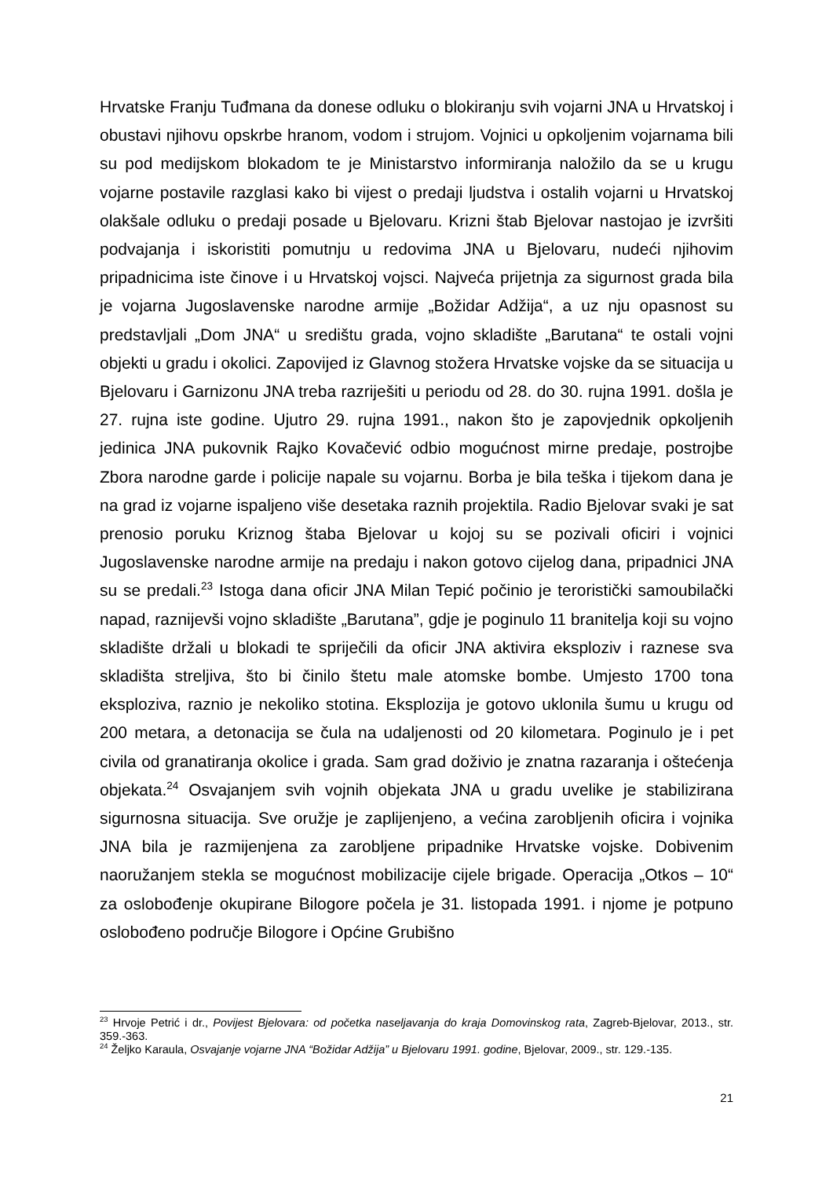Hrvatske Franju Tuđmana da donese odluku o blokiranju svih vojarni JNA u Hrvatskoj i obustavi njihovu opskrbe hranom, vodom i strujom. Vojnici u opkoljenim vojarnama bili su pod medijskom blokadom te je Ministarstvo informiranja naložilo da se u krugu vojarne postavile razglasi kako bi vijest o predaji ljudstva i ostalih vojarni u Hrvatskoj olakšale odluku o predaji posade u Bjelovaru. Krizni štab Bjelovar nastojao je izvršiti podvajanja i iskoristiti pomutnju u redovima JNA u Bjelovaru, nudeći njihovim pripadnicima iste činove i u Hrvatskoj vojsci. Najveća prijetnja za sigurnost grada bila je vojarna Jugoslavenske narodne armije „Božidar Adžija“, a uz nju opasnost su predstavljali „Dom JNA“ u središtu grada, vojno skladište „Barutana“ te ostali vojni objekti u gradu i okolici. Zapovijed iz Glavnog stožera Hrvatske vojske da se situacija u Bjelovaru i Garnizonu JNA treba razriješiti u periodu od 28. do 30. rujna 1991. došla je 27. rujna iste godine. Ujutro 29. rujna 1991., nakon što je zapovjednik opkoljenih jedinica JNA pukovnik Rajko Kovačević odbio mogućnost mirne predaje, postrojbe Zbora narodne garde i policije napale su vojarnu. Borba je bila teška i tijekom dana je na grad iz vojarne ispaljeno više desetaka raznih projektila. Radio Bjelovar svaki je sat prenosio poruku Kriznog štaba Bjelovar u kojoj su se pozivali oficiri i vojnici Jugoslavenske narodne armije na predaju i nakon gotovo cijelog dana, pripadnici JNA su se predali.<sup>23</sup> Istoga dana oficir JNA Milan Tepić počinio je teroristički samoubilački napad, raznijevši vojno skladište „Barutana”, gdje je poginulo 11 branitelja koji su vojno skladište držali u blokadi te spriječili da oficir JNA aktivira eksploziv i raznese sva skladišta streljiva, što bi činilo štetu male atomske bombe. Umjesto 1700 tona eksploziva, raznio je nekoliko stotina. Eksplozija je gotovo uklonila šumu u krugu od 200 metara, a detonacija se čula na udaljenosti od 20 kilometara. Poginulo je i pet civila od granatiranja okolice i grada. Sam grad doživio je znatna razaranja i oštećenja objekata.<sup>24</sup> Osvajanjem svih vojnih objekata JNA u gradu uvelike je stabilizirana sigurnosna situacija. Sve oružje je zaplijenjeno, a većina zarobljenih oficira i vojnika JNA bila je razmijenjena za zarobljene pripadnike Hrvatske vojske. Dobivenim naoružanjem stekla se mogućnost mobilizacije cijele brigade. Operacija „Otkos – 10“ za oslobođenje okupirane Bilogore počela je 31. listopada 1991. i njome je potpuno oslobođeno područje Bilogore i Općine Grubišno
<sup>23</sup> Hrvoje Petrić i dr., Povijest Bjelovara: od početka naseljavanja do kraja Domovinskog rata, Zagreb-Bjelovar, 2013., str. 359.-363.
<sup>24</sup> Željko Karaula, Osvajanje vojarne JNA “Božidar Adžija” u Bjelovaru 1991. godine, Bjelovar, 2009., str. 129.-135.
21